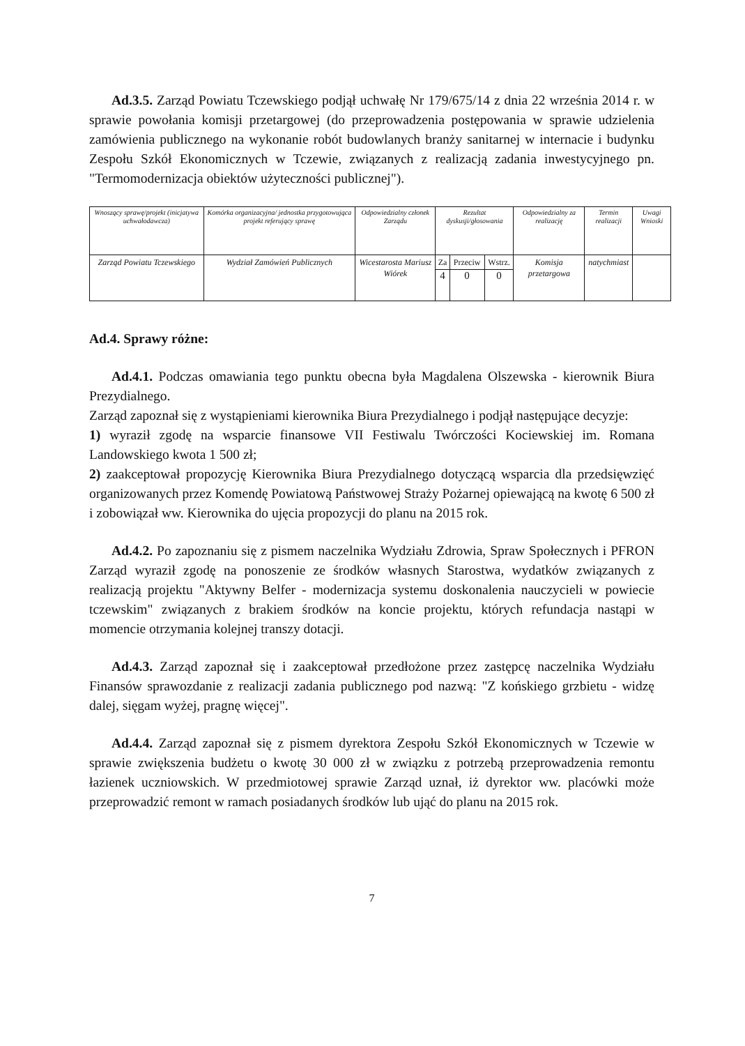Ad.3.5. Zarząd Powiatu Tczewskiego podjął uchwałę Nr 179/675/14 z dnia 22 września 2014 r. w sprawie powołania komisji przetargowej (do przeprowadzenia postępowania w sprawie udzielenia zamówienia publicznego na wykonanie robót budowlanych branży sanitarnej w internacie i budynku Zespołu Szkół Ekonomicznych w Tczewie, związanych z realizacją zadania inwestycyjnego pn. "Termomodernizacja obiektów użyteczności publicznej").
| Wnoszący sprawę/projekt (inicjatywa uchwałodawcza) | Komórka organizacyjna/ jednostka przygotowująca projekt referujący sprawę | Odpowiedzialny członek Zarządu | Rezultat dyskusji/głosowania | | | Odpowiedzialny za realizację | Termin realizacji | Uwagi Wnioski |
| --- | --- | --- | --- | --- | --- | --- | --- | --- |
| Zarząd Powiatu Tczewskiego | Wydział Zamówień Publicznych | Wicestarosta Mariusz Wiórek | Za | Przeciw | Wstrz. | Komisja przetargowa | natychmiast | |
| | | | 4 | 0 | 0 | | | |
Ad.4. Sprawy różne:
Ad.4.1. Podczas omawiania tego punktu obecna była Magdalena Olszewska - kierownik Biura Prezydialnego.
Zarząd zapoznał się z wystąpieniami kierownika Biura Prezydialnego i podjął następujące decyzje:
1) wyraził zgodę na wsparcie finansowe VII Festiwalu Twórczości Kociewskiej im. Romana Landowskiego kwota 1 500 zł;
2) zaakceptował propozycję Kierownika Biura Prezydialnego dotyczącą wsparcia dla przedsięwzięć organizowanych przez Komendę Powiatową Państwowej Straży Pożarnej opiewającą na kwotę 6 500 zł i zobowiązał ww. Kierownika do ujęcia propozycji do planu na 2015 rok.
Ad.4.2. Po zapoznaniu się z pismem naczelnika Wydziału Zdrowia, Spraw Społecznych i PFRON Zarząd wyraził zgodę na ponoszenie ze środków własnych Starostwa, wydatków związanych z realizacją projektu "Aktywny Belfer - modernizacja systemu doskonalenia nauczycieli w powiecie tczewskim" związanych z brakiem środków na koncie projektu, których refundacja nastąpi w momencie otrzymania kolejnej transzy dotacji.
Ad.4.3. Zarząd zapoznał się i zaakceptował przedłożone przez zastępcę naczelnika Wydziału Finansów sprawozdanie z realizacji zadania publicznego pod nazwą: "Z końskiego grzbietu - widzę dalej, sięgam wyżej, pragnę więcej".
Ad.4.4. Zarząd zapoznał się z pismem dyrektora Zespołu Szkół Ekonomicznych w Tczewie w sprawie zwiększenia budżetu o kwotę 30 000 zł w związku z potrzebą przeprowadzenia remontu łazienek uczniowskich. W przedmiotowej sprawie Zarząd uznał, iż dyrektor ww. placówki może przeprowadzić remont w ramach posiadanych środków lub ująć do planu na 2015 rok.
7